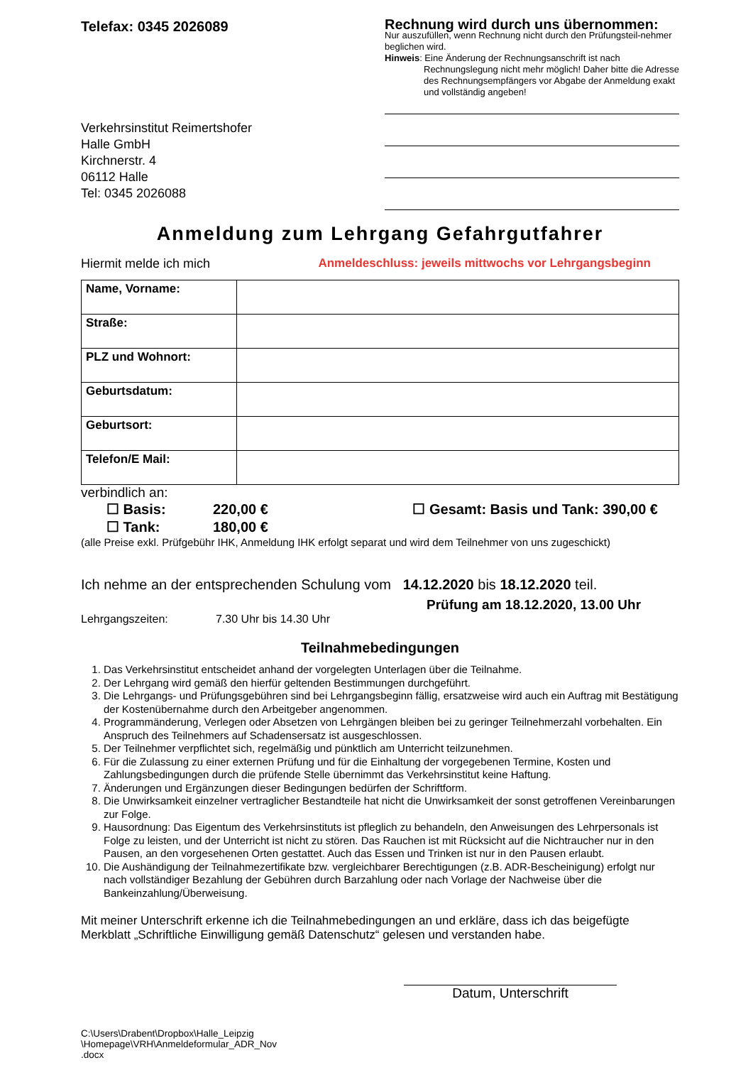Telefax: 0345 2026089
Verkehrsinstitut Reimertshofer
Halle GmbH
Kirchnerstr. 4
06112 Halle
Tel: 0345 2026088
Rechnung wird durch uns übernommen:
Nur auszufüllen, wenn Rechnung nicht durch den Prüfungsteil-nehmer beglichen wird.
Hinweis: Eine Änderung der Rechnungsanschrift ist nach
Rechnungslegung nicht mehr möglich! Daher bitte die Adresse des Rechnungsempfängers vor Abgabe der Anmeldung exakt und vollständig angeben!
Anmeldung zum Lehrgang Gefahrgutfahrer
Hiermit melde ich mich Anmeldeschluss: jeweils mittwochs vor Lehrgangsbeginn
| Name, Vorname: | |
| Straße: | |
| PLZ und Wohnort: | |
| Geburtsdatum: | |
| Geburtsort: | |
| Telefon/E Mail: | |
verbindlich an:
☐ Basis: 220,00 €
☐ Tank: 180,00 €
☐ Gesamt: Basis und Tank: 390,00 €
(alle Preise exkl. Prüfgebühr IHK, Anmeldung IHK erfolgt separat und wird dem Teilnehmer von uns zugeschickt)
Ich nehme an der entsprechenden Schulung vom 14.12.2020 bis 18.12.2020 teil.
Prüfung am 18.12.2020, 13.00 Uhr
Lehrgangszeiten: 7.30 Uhr bis 14.30 Uhr
Teilnahmebedingungen
1. Das Verkehrsinstitut entscheidet anhand der vorgelegten Unterlagen über die Teilnahme.
2. Der Lehrgang wird gemäß den hierfür geltenden Bestimmungen durchgeführt.
3. Die Lehrgangs- und Prüfungsgebühren sind bei Lehrgangsbeginn fällig, ersatzweise wird auch ein Auftrag mit Bestätigung der Kostenübernahme durch den Arbeitgeber angenommen.
4. Programmänderung, Verlegen oder Absetzen von Lehrgängen bleiben bei zu geringer Teilnehmerzahl vorbehalten. Ein Anspruch des Teilnehmers auf Schadensersatz ist ausgeschlossen.
5. Der Teilnehmer verpflichtet sich, regelmäßig und pünktlich am Unterricht teilzunehmen.
6. Für die Zulassung zu einer externen Prüfung und für die Einhaltung der vorgegebenen Termine, Kosten und Zahlungsbedingungen durch die prüfende Stelle übernimmt das Verkehrsinstitut keine Haftung.
7. Änderungen und Ergänzungen dieser Bedingungen bedürfen der Schriftform.
8. Die Unwirksamkeit einzelner vertraglicher Bestandteile hat nicht die Unwirksamkeit der sonst getroffenen Vereinbarungen zur Folge.
9. Hausordnung: Das Eigentum des Verkehrsinstituts ist pfleglich zu behandeln, den Anweisungen des Lehrpersonals ist Folge zu leisten, und der Unterricht ist nicht zu stören. Das Rauchen ist mit Rücksicht auf die Nichtraucher nur in den Pausen, an den vorgesehenen Orten gestattet. Auch das Essen und Trinken ist nur in den Pausen erlaubt.
10. Die Aushändigung der Teilnahmezertifikate bzw. vergleichbarer Berechtigungen (z.B. ADR-Bescheinigung) erfolgt nur nach vollständiger Bezahlung der Gebühren durch Barzahlung oder nach Vorlage der Nachweise über die Bankeinzahlung/Überweisung.
Mit meiner Unterschrift erkenne ich die Teilnahmebedingungen an und erkläre, dass ich das beigefügte Merkblatt „Schriftliche Einwilligung gemäß Datenschutz“ gelesen und verstanden habe.
Datum, Unterschrift
C:\Users\Drabent\Dropbox\Halle_Leipzig \Homepage\VRH\Anmeldeformular_ADR_Nov .docx